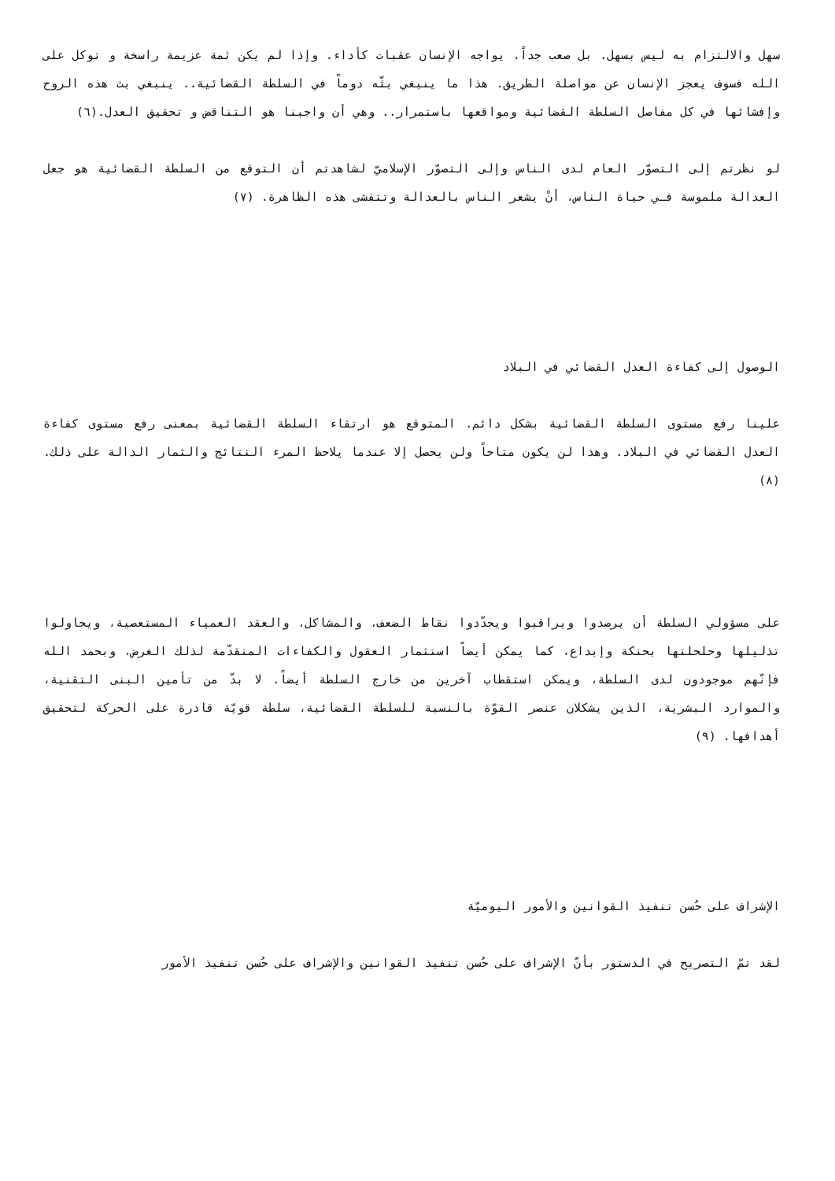سهل والالتزام به ليس بسهل. بل صعب جداً. يواجه الإنسان عقبات كأداء. وإذا لم يكن ثمة عزيمة راسخة و توكل على الله فسوف يعجز الإنسان عن مواصلة الطريق. هذا ما ينبغي بثّه دوماً في السلطة القضائية.. ينبغي بث هذه الروح وإفشائها في كل مفاصل السلطة القضائية ومواقعها باستمرار.. وهي أن واجبنا هو التناقض و تحقيق العدل.(٦)
لو نظرتم إلى التصوّر العام لدى الناس وإلى التصوّر الإسلاميّ لشاهدتم أن التوقع من السلطة القضائية هو جعل العدالة ملموسة فـي حياة الناس، أنْ يشعر الناس بالعدالة وتتفشى هذه الظاهرة. (٧)
الوصول إلى كفاءة العدل القضائي في البلاد
علينا رفع مستوى السلطة القضائية بشكل دائم. المتوقع هو ارتقاء السلطة القضائية بمعنى رفع مستوى كفاءة العدل القضائي في البلاد. وهذا لن يكون متاحاً ولن يحصل إلا عندما يلاحظ المرء النتائج والثمار الدالة على ذلك. (٨)
على مسؤولي السلطة أن يرصدوا ويراقبوا ويحدّدوا نقاط الضعف، والمشاكل، والعقد العمياء المستعصية، ويحاولوا تذليلها وحلحلتها بحنكة وإبداع، كما يمكن أيضاً استثمار العقول والكفاءات المتقدّمة لذلك الغرض، وبحمد الله فإنّهم موجودون لدى السلطة، ويمكن استقطاب آخرين من خارج السلطة أيضاً. لا بدّ من تأمين البنى التقنية، والموارد البشرية، الذين يشكلان عنصر القوّة بالنسبة للسلطة القضائية، سلطة قويّة قادرة على الحركة لتحقيق أهدافها. (٩)
الإشراف على حُسن تنفيذ القوانين والأمور اليوميّة
لقد تمّ التصريح في الدستور بأنّ الإشراف على حُسن تنفيذ القوانين والإشراف على حُسن تنفيذ الأمور